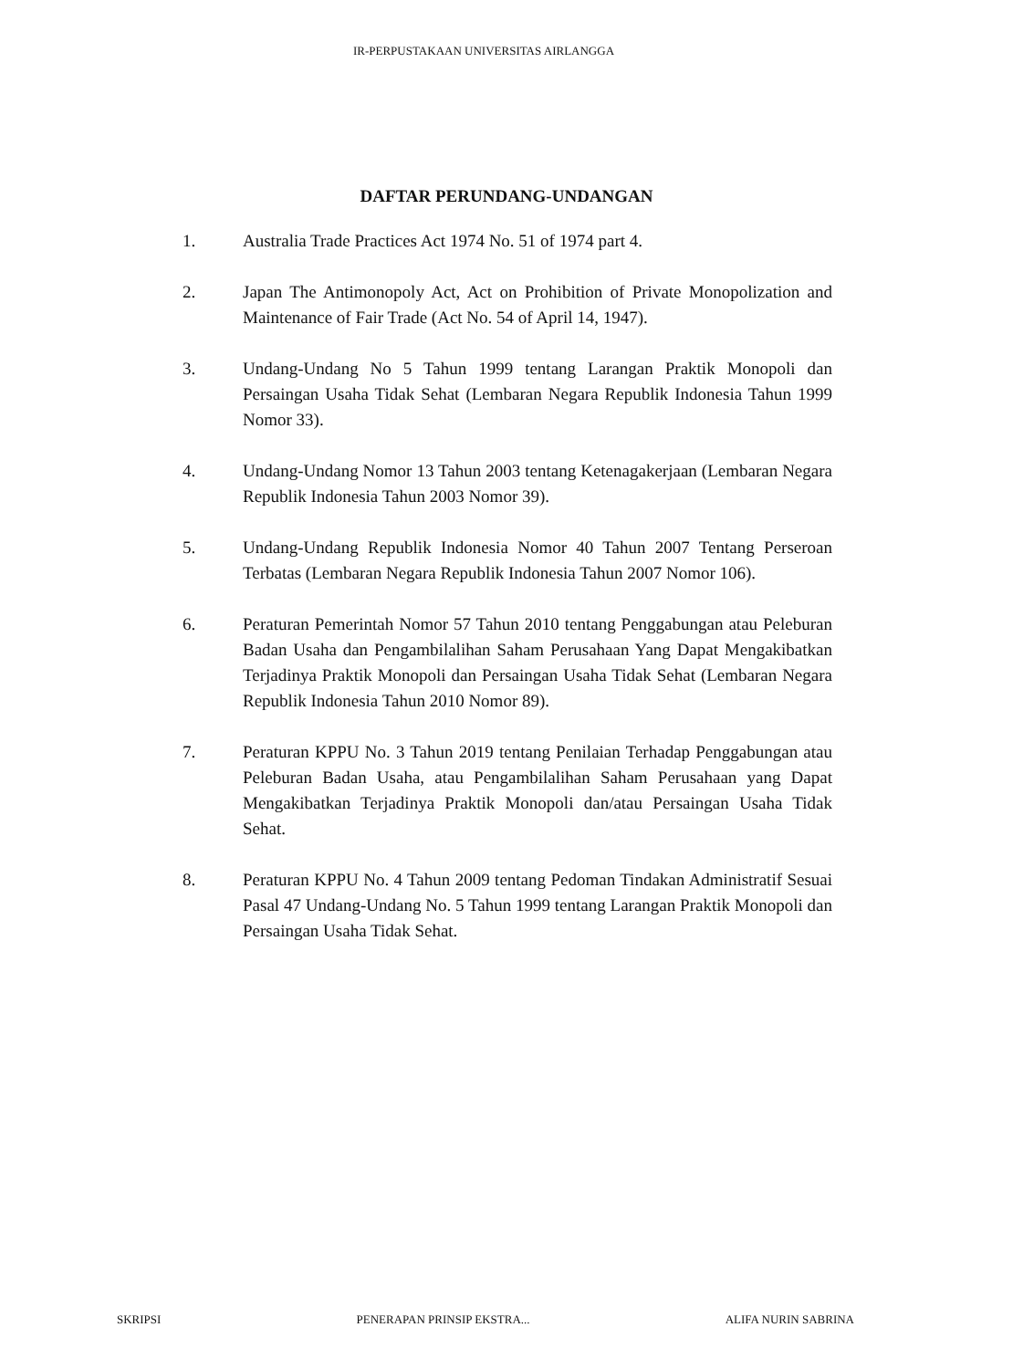IR-PERPUSTAKAAN UNIVERSITAS AIRLANGGA
DAFTAR PERUNDANG-UNDANGAN
1. Australia Trade Practices Act 1974 No. 51 of 1974 part 4.
2. Japan The Antimonopoly Act, Act on Prohibition of Private Monopolization and Maintenance of Fair Trade (Act No. 54 of April 14, 1947).
3. Undang-Undang No 5 Tahun 1999 tentang Larangan Praktik Monopoli dan Persaingan Usaha Tidak Sehat (Lembaran Negara Republik Indonesia Tahun 1999 Nomor 33).
4. Undang-Undang Nomor 13 Tahun 2003 tentang Ketenagakerjaan (Lembaran Negara Republik Indonesia Tahun 2003 Nomor 39).
5. Undang-Undang Republik Indonesia Nomor 40 Tahun 2007 Tentang Perseroan Terbatas (Lembaran Negara Republik Indonesia Tahun 2007 Nomor 106).
6. Peraturan Pemerintah Nomor 57 Tahun 2010 tentang Penggabungan atau Peleburan Badan Usaha dan Pengambilalihan Saham Perusahaan Yang Dapat Mengakibatkan Terjadinya Praktik Monopoli dan Persaingan Usaha Tidak Sehat (Lembaran Negara Republik Indonesia Tahun 2010 Nomor 89).
7. Peraturan KPPU No. 3 Tahun 2019 tentang Penilaian Terhadap Penggabungan atau Peleburan Badan Usaha, atau Pengambilalihan Saham Perusahaan yang Dapat Mengakibatkan Terjadinya Praktik Monopoli dan/atau Persaingan Usaha Tidak Sehat.
8. Peraturan KPPU No. 4 Tahun 2009 tentang Pedoman Tindakan Administratif Sesuai Pasal 47 Undang-Undang No. 5 Tahun 1999 tentang Larangan Praktik Monopoli dan Persaingan Usaha Tidak Sehat.
SKRIPSI PENERAPAN PRINSIP EKSTRA... ALIFA NURIN SABRINA